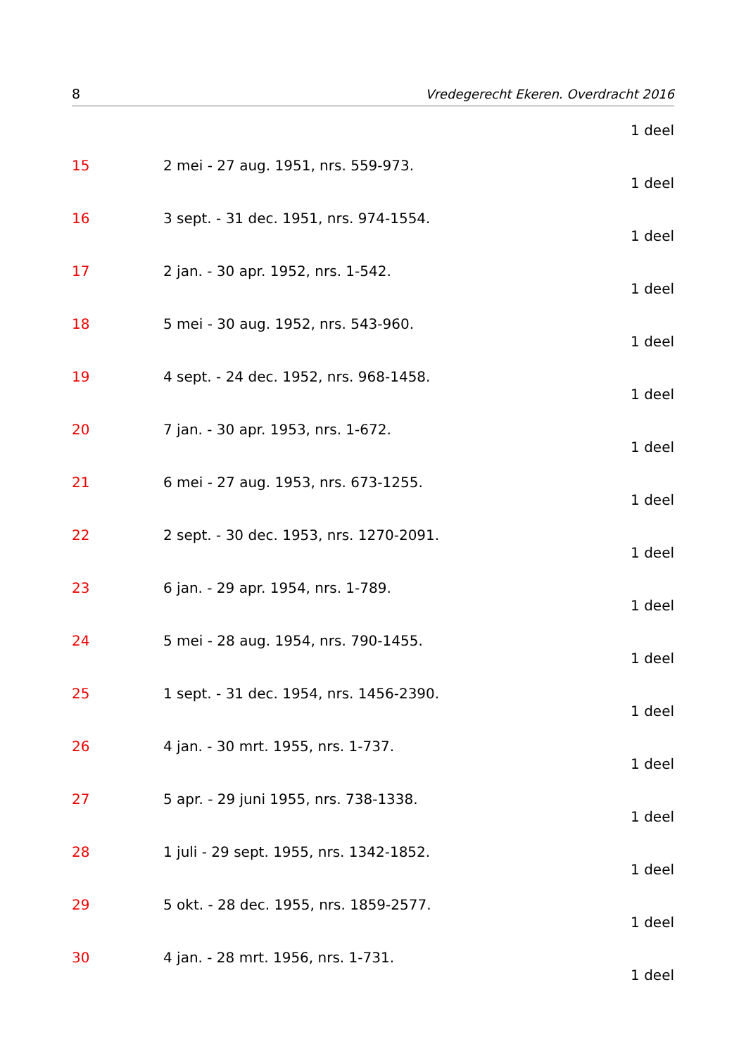8 Vredegerecht Ekeren. Overdracht 2016
1 deel
15 2 mei - 27 aug. 1951, nrs. 559-973.
1 deel
16 3 sept. - 31 dec. 1951, nrs. 974-1554.
1 deel
17 2 jan. - 30 apr. 1952, nrs. 1-542.
1 deel
18 5 mei - 30 aug. 1952, nrs. 543-960.
1 deel
19 4 sept. - 24 dec. 1952, nrs. 968-1458.
1 deel
20 7 jan. - 30 apr. 1953, nrs. 1-672.
1 deel
21 6 mei - 27 aug. 1953, nrs. 673-1255.
1 deel
22 2 sept. - 30 dec. 1953, nrs. 1270-2091.
1 deel
23 6 jan. - 29 apr. 1954, nrs. 1-789.
1 deel
24 5 mei - 28 aug. 1954, nrs. 790-1455.
1 deel
25 1 sept. - 31 dec. 1954, nrs. 1456-2390.
1 deel
26 4 jan. - 30 mrt. 1955, nrs. 1-737.
1 deel
27 5 apr. - 29 juni 1955, nrs. 738-1338.
1 deel
28 1 juli - 29 sept. 1955, nrs. 1342-1852.
1 deel
29 5 okt. - 28 dec. 1955, nrs. 1859-2577.
1 deel
30 4 jan. - 28 mrt. 1956, nrs. 1-731.
1 deel